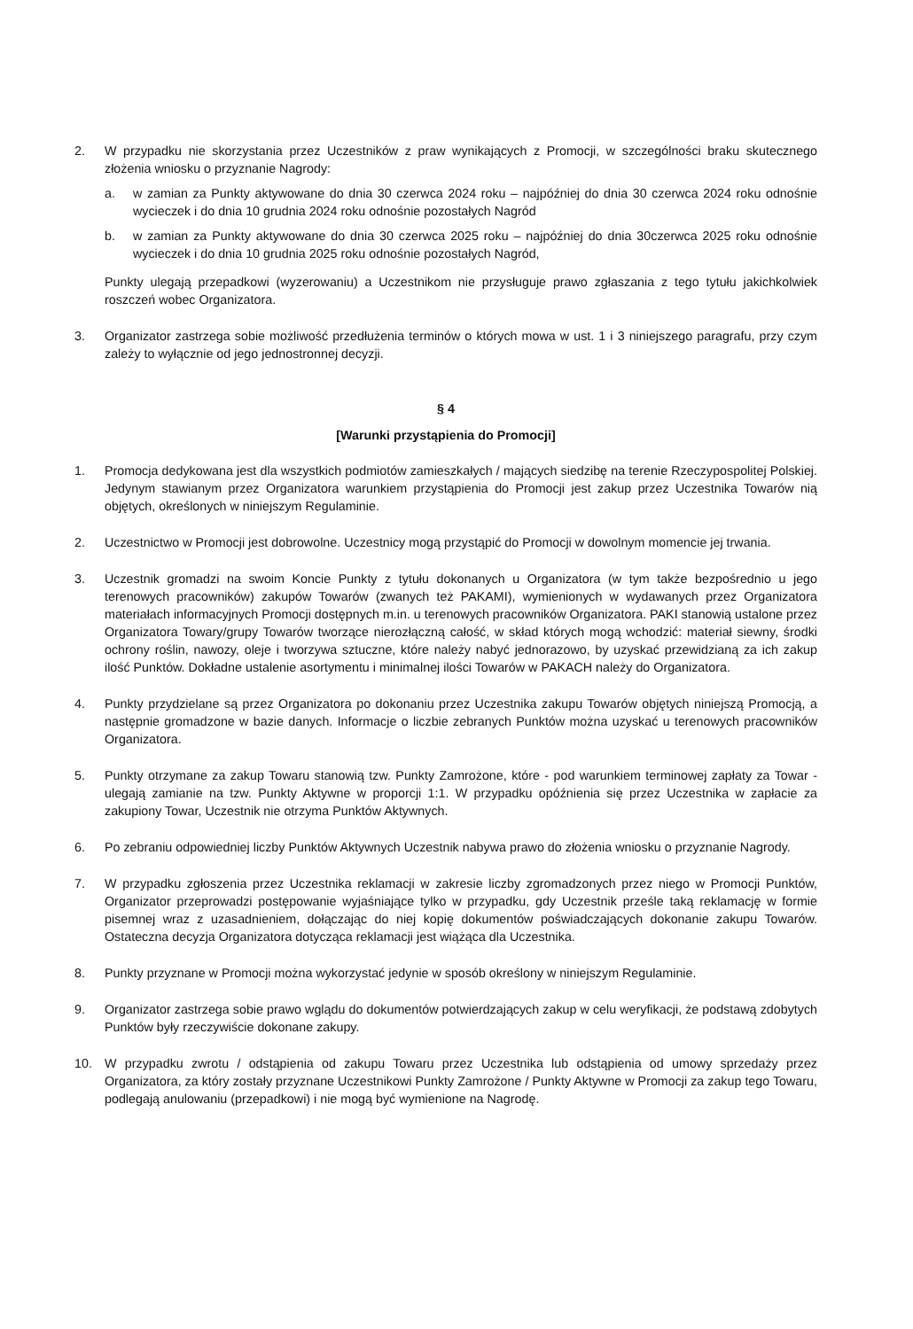2. W przypadku nie skorzystania przez Uczestników z praw wynikających z Promocji, w szczególności braku skutecznego złożenia wniosku o przyznanie Nagrody:
a. w zamian za Punkty aktywowane do dnia 30 czerwca 2024 roku – najpóźniej do dnia 30 czerwca 2024 roku odnośnie wycieczek i do dnia 10 grudnia 2024 roku odnośnie pozostałych Nagród
b. w zamian za Punkty aktywowane do dnia 30 czerwca 2025 roku – najpóźniej do dnia 30czerwca 2025 roku odnośnie wycieczek i do dnia 10 grudnia 2025 roku odnośnie pozostałych Nagród,
Punkty ulegają przepadkowi (wyzerowaniu) a Uczestnikom nie przysługuje prawo zgłaszania z tego tytułu jakichkolwiek roszczeń wobec Organizatora.
3. Organizator zastrzega sobie możliwość przedłużenia terminów o których mowa w ust. 1 i 3 niniejszego paragrafu, przy czym zależy to wyłącznie od jego jednostronnej decyzji.
§ 4
[Warunki przystąpienia do Promocji]
1. Promocja dedykowana jest dla wszystkich podmiotów zamieszkałych / mających siedzibę na terenie Rzeczypospolitej Polskiej. Jedynym stawianym przez Organizatora warunkiem przystąpienia do Promocji jest zakup przez Uczestnika Towarów nią objętych, określonych w niniejszym Regulaminie.
2. Uczestnictwo w Promocji jest dobrowolne. Uczestnicy mogą przystąpić do Promocji w dowolnym momencie jej trwania.
3. Uczestnik gromadzi na swoim Koncie Punkty z tytułu dokonanych u Organizatora (w tym także bezpośrednio u jego terenowych pracowników) zakupów Towarów (zwanych też PAKAMI), wymienionych w wydawanych przez Organizatora materiałach informacyjnych Promocji dostępnych m.in. u terenowych pracowników Organizatora. PAKI stanowią ustalone przez Organizatora Towary/grupy Towarów tworzące nierozłączną całość, w skład których mogą wchodzić: materiał siewny, środki ochrony roślin, nawozy, oleje i tworzywa sztuczne, które należy nabyć jednorazowo, by uzyskać przewidzianą za ich zakup ilość Punktów. Dokładne ustalenie asortymentu i minimalnej ilości Towarów w PAKACH należy do Organizatora.
4. Punkty przydzielane są przez Organizatora po dokonaniu przez Uczestnika zakupu Towarów objętych niniejszą Promocją, a następnie gromadzone w bazie danych. Informacje o liczbie zebranych Punktów można uzyskać u terenowych pracowników Organizatora.
5. Punkty otrzymane za zakup Towaru stanowią tzw. Punkty Zamrożone, które - pod warunkiem terminowej zapłaty za Towar - ulegają zamianie na tzw. Punkty Aktywne w proporcji 1:1. W przypadku opóźnienia się przez Uczestnika w zapłacie za zakupiony Towar, Uczestnik nie otrzyma Punktów Aktywnych.
6. Po zebraniu odpowiedniej liczby Punktów Aktywnych Uczestnik nabywa prawo do złożenia wniosku o przyznanie Nagrody.
7. W przypadku zgłoszenia przez Uczestnika reklamacji w zakresie liczby zgromadzonych przez niego w Promocji Punktów, Organizator przeprowadzi postępowanie wyjaśniające tylko w przypadku, gdy Uczestnik prześle taką reklamację w formie pisemnej wraz z uzasadnieniem, dołączając do niej kopię dokumentów poświadczających dokonanie zakupu Towarów. Ostateczna decyzja Organizatora dotycząca reklamacji jest wiążąca dla Uczestnika.
8. Punkty przyznane w Promocji można wykorzystać jedynie w sposób określony w niniejszym Regulaminie.
9. Organizator zastrzega sobie prawo wglądu do dokumentów potwierdzających zakup w celu weryfikacji, że podstawą zdobytych Punktów były rzeczywiście dokonane zakupy.
10. W przypadku zwrotu / odstąpienia od zakupu Towaru przez Uczestnika lub odstąpienia od umowy sprzedaży przez Organizatora, za który zostały przyznane Uczestnikowi Punkty Zamrożone / Punkty Aktywne w Promocji za zakup tego Towaru, podlegają anulowaniu (przepadkowi) i nie mogą być wymienione na Nagrodę.